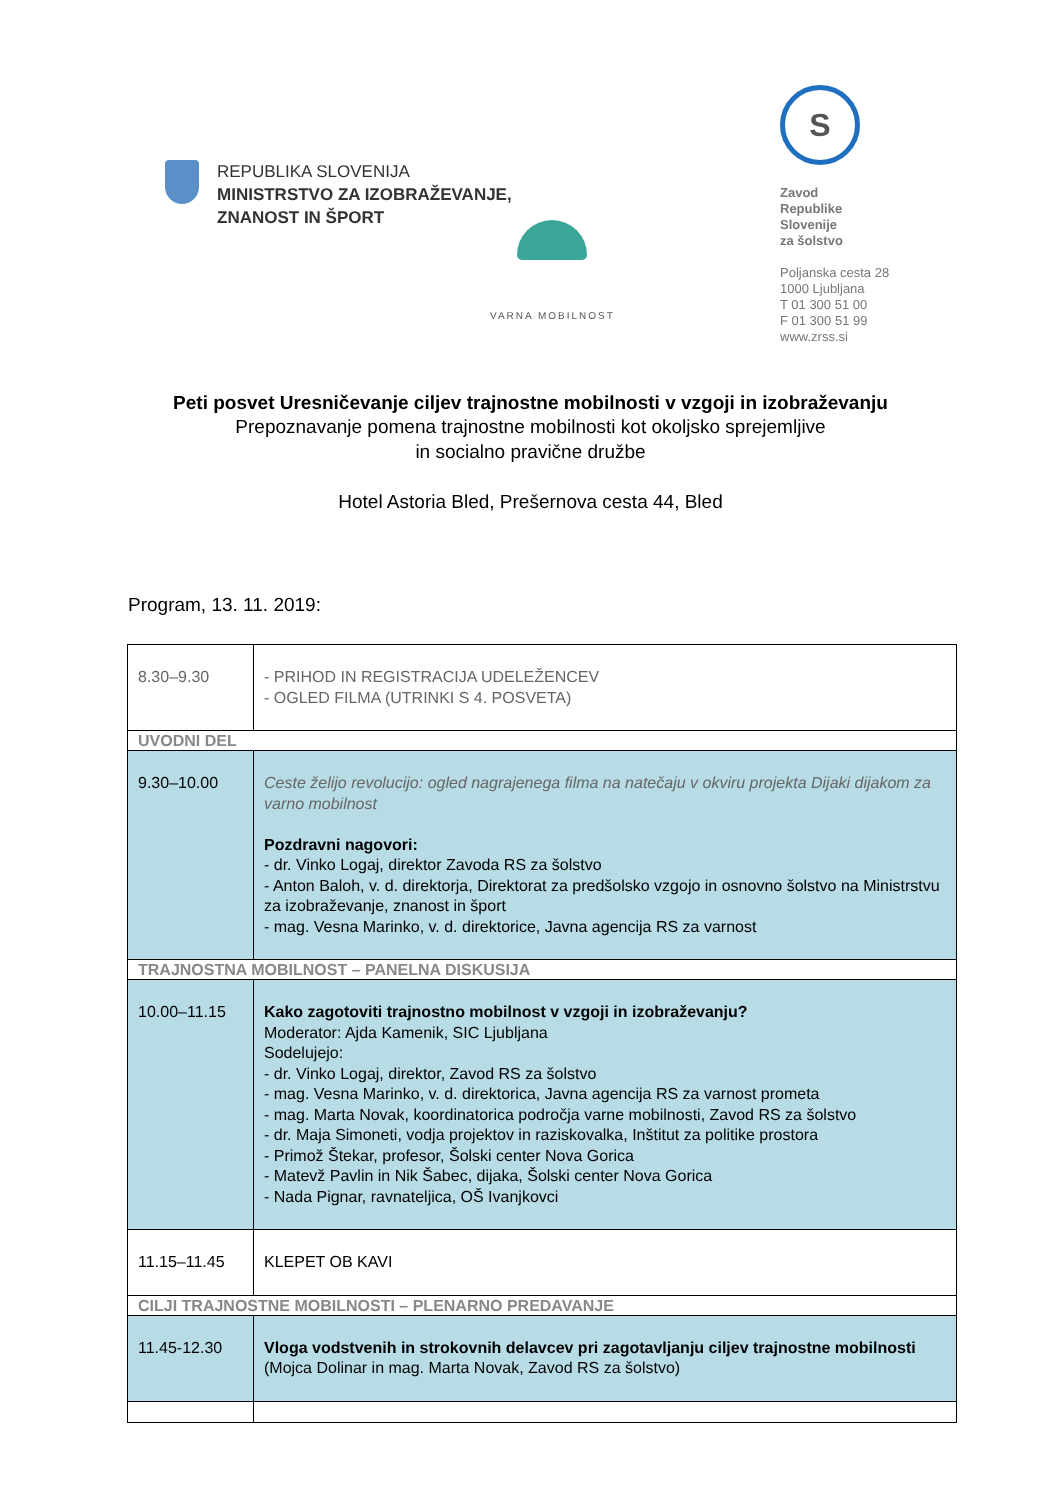REPUBLIKA SLOVENIJA
MINISTRSTVO ZA IZOBRAŽEVANJE,
ZNANOST IN ŠPORT
VARNA MOBILNOST
S
Zavod
Republike
Slovenije
za šolstvo
Poljanska cesta 28
1000 Ljubljana
T 01 300 51 00
F 01 300 51 99
www.zrss.si
Peti posvet Uresničevanje ciljev trajnostne mobilnosti v vzgoji in izobraževanju
Prepoznavanje pomena trajnostne mobilnosti kot okoljsko sprejemljive
in socialno pravične družbe
Hotel Astoria Bled, Prešernova cesta 44, Bled
Program, 13. 11. 2019:
| 8.30–9.30 | - PRIHOD IN REGISTRACIJA UDELEŽENCEV - OGLED FILMA (UTRINKI S 4. POSVETA) |
| UVODNI DEL | |
| 9.30–10.00 | Ceste želijo revolucijo: ogled nagrajenega filma na natečaju v okviru projekta Dijaki dijakom za varno mobilnost Pozdravni nagovori: - dr. Vinko Logaj, direktor Zavoda RS za šolstvo - Anton Baloh, v. d. direktorja, Direktorat za predšolsko vzgojo in osnovno šolstvo na Ministrstvu za izobraževanje, znanost in šport - mag. Vesna Marinko, v. d. direktorice, Javna agencija RS za varnost |
| TRAJNOSTNA MOBILNOST – PANELNA DISKUSIJA | |
| 10.00–11.15 | Kako zagotoviti trajnostno mobilnost v vzgoji in izobraževanju? Moderator: Ajda Kamenik, SIC Ljubljana Sodelujejo: - dr. Vinko Logaj, direktor, Zavod RS za šolstvo - mag. Vesna Marinko, v. d. direktorica, Javna agencija RS za varnost prometa - mag. Marta Novak, koordinatorica področja varne mobilnosti, Zavod RS za šolstvo - dr. Maja Simoneti, vodja projektov in raziskovalka, Inštitut za politike prostora - Primož Štekar, profesor, Šolski center Nova Gorica - Matevž Pavlin in Nik Šabec, dijaka, Šolski center Nova Gorica - Nada Pignar, ravnateljica, OŠ Ivanjkovci |
| 11.15–11.45 | KLEPET OB KAVI |
| CILJI TRAJNOSTNE MOBILNOSTI – PLENARNO PREDAVANJE | |
| 11.45-12.30 | Vloga vodstvenih in strokovnih delavcev pri zagotavljanju ciljev trajnostne mobilnosti (Mojca Dolinar in mag. Marta Novak, Zavod RS za šolstvo) |